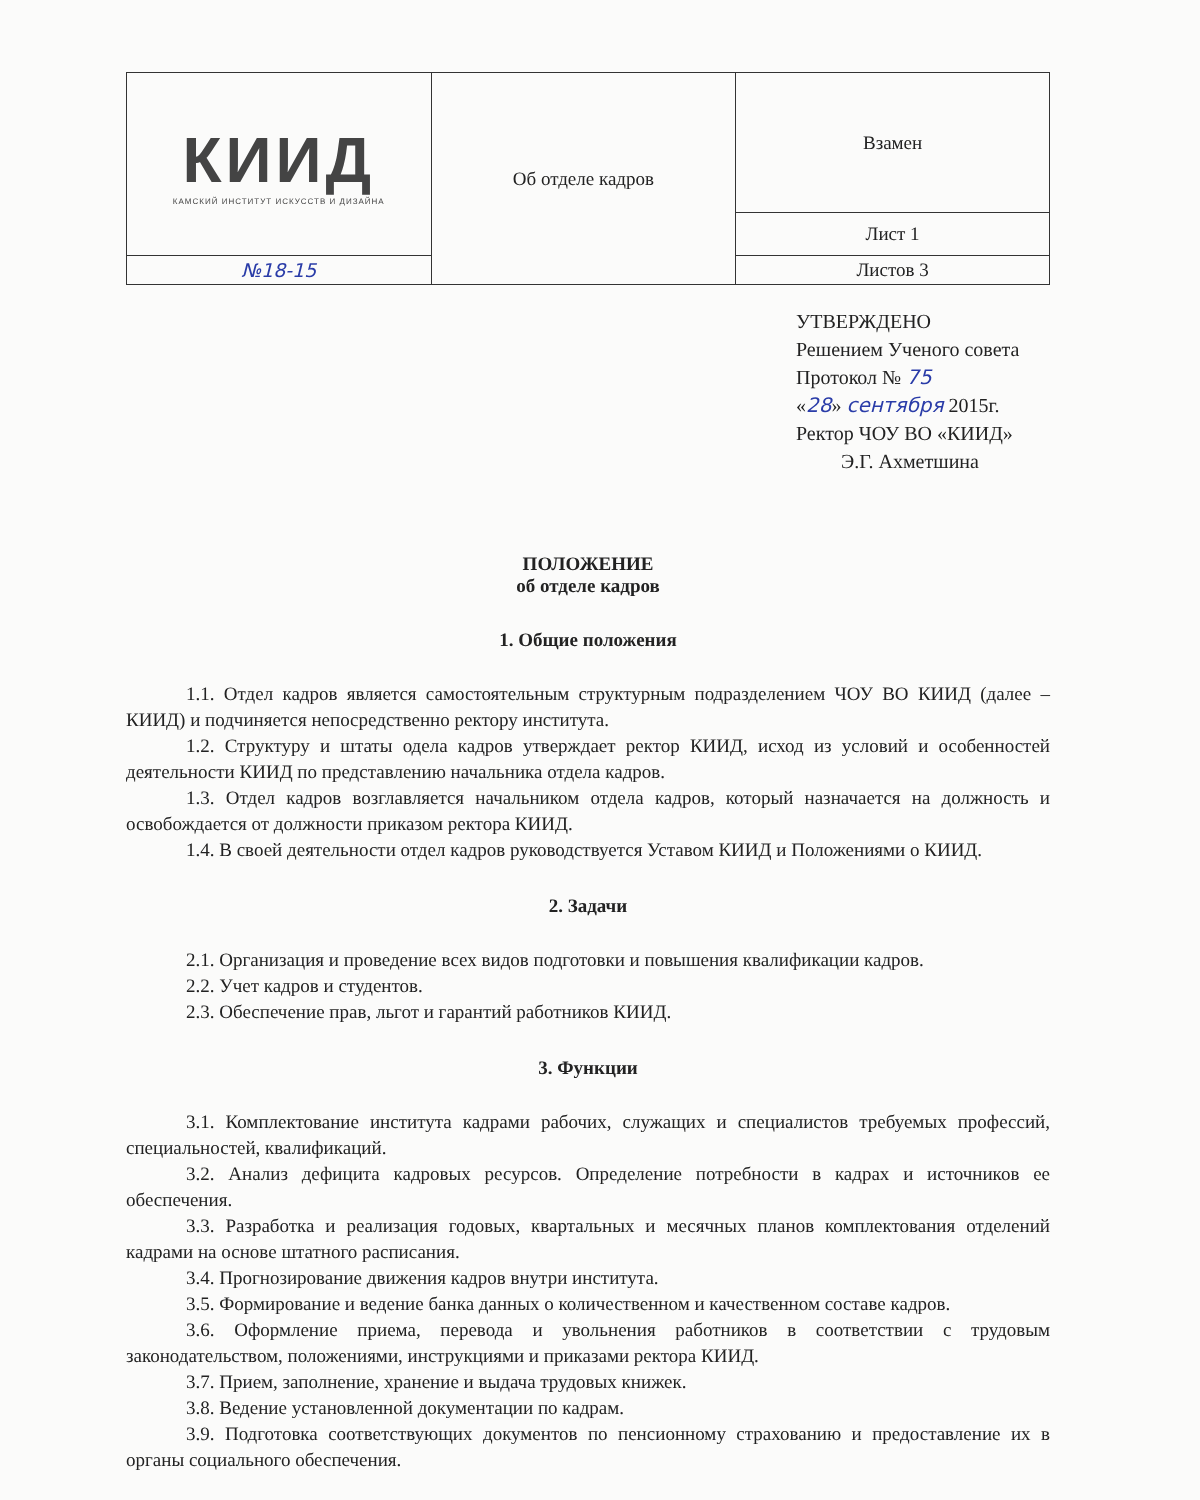| КИИД КАМСКИЙ ИНСТИТУТ ИСКУССТВ И ДИЗАЙНА | Об отделе кадров | Взамен |
| | | Лист 1 |
| №18-15 | | Листов 3 |
УТВЕРЖДЕНО
Решением Ученого совета
Протокол № 75
«28» сентября 2015г.
Ректор ЧОУ ВО «КИИД»
Э.Г. Ахметшина
ПОЛОЖЕНИЕ
об отделе кадров
1. Общие положения
1.1. Отдел кадров является самостоятельным структурным подразделением ЧОУ ВО КИИД (далее – КИИД) и подчиняется непосредственно ректору института.
1.2. Структуру и штаты одела кадров утверждает ректор КИИД, исход из условий и особенностей деятельности КИИД по представлению начальника отдела кадров.
1.3. Отдел кадров возглавляется начальником отдела кадров, который назначается на должность и освобождается от должности приказом ректора КИИД.
1.4. В своей деятельности отдел кадров руководствуется Уставом КИИД и Положениями о КИИД.
2. Задачи
2.1. Организация и проведение всех видов подготовки и повышения квалификации кадров.
2.2. Учет кадров и студентов.
2.3. Обеспечение прав, льгот и гарантий работников КИИД.
3. Функции
3.1. Комплектование института кадрами рабочих, служащих и специалистов требуемых профессий, специальностей, квалификаций.
3.2. Анализ дефицита кадровых ресурсов. Определение потребности в кадрах и источников ее обеспечения.
3.3. Разработка и реализация годовых, квартальных и месячных планов комплектования отделений кадрами на основе штатного расписания.
3.4. Прогнозирование движения кадров внутри института.
3.5. Формирование и ведение банка данных о количественном и качественном составе кадров.
3.6. Оформление приема, перевода и увольнения работников в соответствии с трудовым законодательством, положениями, инструкциями и приказами ректора КИИД.
3.7. Прием, заполнение, хранение и выдача трудовых книжек.
3.8. Ведение установленной документации по кадрам.
3.9. Подготовка соответствующих документов по пенсионному страхованию и предоставление их в органы социального обеспечения.